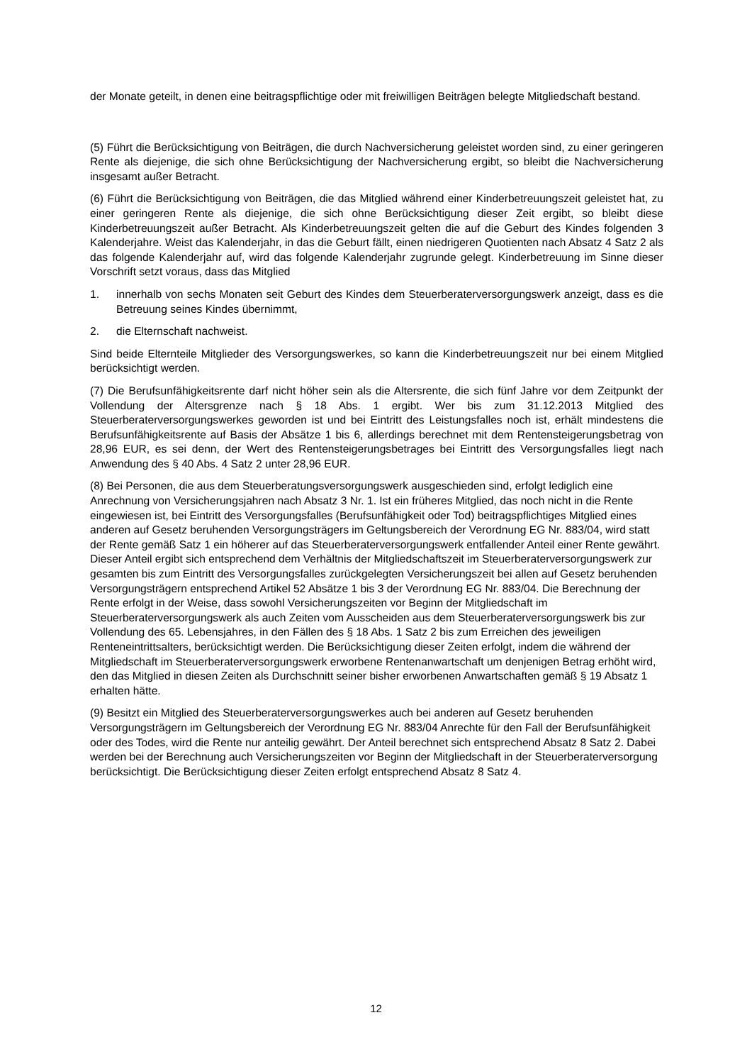der Monate geteilt, in denen eine beitragspflichtige oder mit freiwilligen Beiträgen belegte Mitgliedschaft bestand.
(5) Führt die Berücksichtigung von Beiträgen, die durch Nachversicherung geleistet worden sind, zu einer geringeren Rente als diejenige, die sich ohne Berücksichtigung der Nachversicherung ergibt, so bleibt die Nachversicherung insgesamt außer Betracht.
(6) Führt die Berücksichtigung von Beiträgen, die das Mitglied während einer Kinderbetreuungszeit geleistet hat, zu einer geringeren Rente als diejenige, die sich ohne Berücksichtigung dieser Zeit ergibt, so bleibt diese Kinderbetreuungszeit außer Betracht. Als Kinderbetreuungszeit gelten die auf die Geburt des Kindes folgenden 3 Kalenderjahre. Weist das Kalenderjahr, in das die Geburt fällt, einen niedrigeren Quotienten nach Absatz 4 Satz 2 als das folgende Kalenderjahr auf, wird das folgende Kalenderjahr zugrunde gelegt. Kinderbetreuung im Sinne dieser Vorschrift setzt voraus, dass das Mitglied
1. innerhalb von sechs Monaten seit Geburt des Kindes dem Steuerberaterversorgungswerk anzeigt, dass es die Betreuung seines Kindes übernimmt,
2. die Elternschaft nachweist.
Sind beide Elternteile Mitglieder des Versorgungswerkes, so kann die Kinderbetreuungszeit nur bei einem Mitglied berücksichtigt werden.
(7) Die Berufsunfähigkeitsrente darf nicht höher sein als die Altersrente, die sich fünf Jahre vor dem Zeitpunkt der Vollendung der Altersgrenze nach § 18 Abs. 1 ergibt. Wer bis zum 31.12.2013 Mitglied des Steuerberaterversorgungswerkes geworden ist und bei Eintritt des Leistungsfalles noch ist, erhält mindestens die Berufsunfähigkeitsrente auf Basis der Absätze 1 bis 6, allerdings berechnet mit dem Rentensteigerungsbetrag von 28,96 EUR, es sei denn, der Wert des Rentensteigerungsbetrages bei Eintritt des Versorgungsfalles liegt nach Anwendung des § 40 Abs. 4 Satz 2 unter 28,96 EUR.
(8) Bei Personen, die aus dem Steuerberatungsversorgungswerk ausgeschieden sind, erfolgt lediglich eine Anrechnung von Versicherungsjahren nach Absatz 3 Nr. 1. Ist ein früheres Mitglied, das noch nicht in die Rente eingewiesen ist, bei Eintritt des Versorgungsfalles (Berufsunfähigkeit oder Tod) beitragspflichtiges Mitglied eines anderen auf Gesetz beruhenden Versorgungsträgers im Geltungsbereich der Verordnung EG Nr. 883/04, wird statt der Rente gemäß Satz 1 ein höherer auf das Steuerberaterversorgungswerk entfallender Anteil einer Rente gewährt. Dieser Anteil ergibt sich entsprechend dem Verhältnis der Mitgliedschaftszeit im Steuerberaterversorgungswerk zur gesamten bis zum Eintritt des Versorgungsfalles zurückgelegten Versicherungszeit bei allen auf Gesetz beruhenden Versorgungsträgern entsprechend Artikel 52 Absätze 1 bis 3 der Verordnung EG Nr. 883/04. Die Berechnung der Rente erfolgt in der Weise, dass sowohl Versicherungszeiten vor Beginn der Mitgliedschaft im Steuerberaterversorgungswerk als auch Zeiten vom Ausscheiden aus dem Steuerberaterversorgungswerk bis zur Vollendung des 65. Lebensjahres, in den Fällen des § 18 Abs. 1 Satz 2 bis zum Erreichen des jeweiligen Renteneintrittsalters, berücksichtigt werden. Die Berücksichtigung dieser Zeiten erfolgt, indem die während der Mitgliedschaft im Steuerberaterversorgungswerk erworbene Rentenanwartschaft um denjenigen Betrag erhöht wird, den das Mitglied in diesen Zeiten als Durchschnitt seiner bisher erworbenen Anwartschaften gemäß § 19 Absatz 1 erhalten hätte.
(9) Besitzt ein Mitglied des Steuerberaterversorgungswerkes auch bei anderen auf Gesetz beruhenden Versorgungsträgern im Geltungsbereich der Verordnung EG Nr. 883/04 Anrechte für den Fall der Berufsunfähigkeit oder des Todes, wird die Rente nur anteilig gewährt. Der Anteil berechnet sich entsprechend Absatz 8 Satz 2. Dabei werden bei der Berechnung auch Versicherungszeiten vor Beginn der Mitgliedschaft in der Steuerberaterversorgung berücksichtigt. Die Berücksichtigung dieser Zeiten erfolgt entsprechend Absatz 8 Satz 4.
12